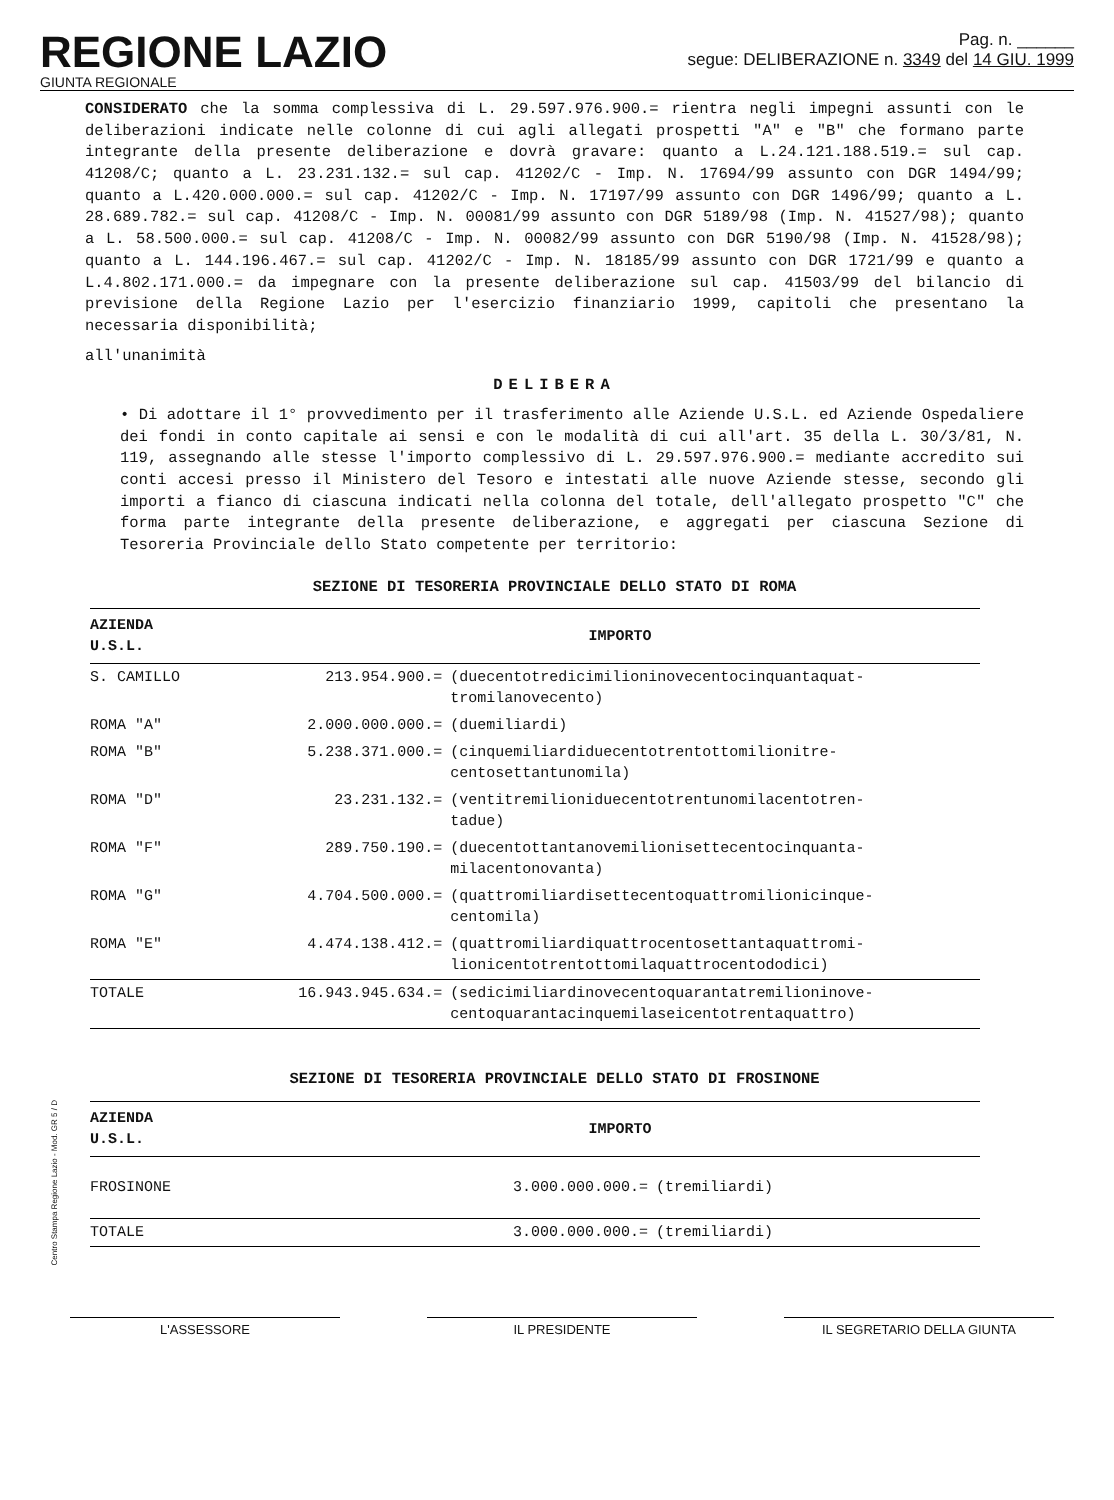REGIONE LAZIO
GIUNTA REGIONALE
Pag. n. ______
segue: DELIBERAZIONE n. 3349 del 14 GIU. 1999
CONSIDERATO che la somma complessiva di L. 29.597.976.900.= rientra negli impegni assunti con le deliberazioni indicate nelle colonne di cui agli allegati prospetti "A" e "B" che formano parte integrante della presente deliberazione e dovrà gravare: quanto a L.24.121.188.519.= sul cap. 41208/C; quanto a L. 23.231.132.= sul cap. 41202/C - Imp. N. 17694/99 assunto con DGR 1494/99; quanto a L.420.000.000.= sul cap. 41202/C - Imp. N. 17197/99 assunto con DGR 1496/99; quanto a L. 28.689.782.= sul cap. 41208/C - Imp. N. 00081/99 assunto con DGR 5189/98 (Imp. N. 41527/98); quanto a L. 58.500.000.= sul cap. 41208/C - Imp. N. 00082/99 assunto con DGR 5190/98 (Imp. N. 41528/98); quanto a L. 144.196.467.= sul cap. 41202/C - Imp. N. 18185/99 assunto con DGR 1721/99 e quanto a L.4.802.171.000.= da impegnare con la presente deliberazione sul cap. 41503/99 del bilancio di previsione della Regione Lazio per l'esercizio finanziario 1999, capitoli che presentano la necessaria disponibilità;
all'unanimità
DELIBERA
• Di adottare il 1° provvedimento per il trasferimento alle Aziende U.S.L. ed Aziende Ospedaliere dei fondi in conto capitale ai sensi e con le modalità di cui all'art. 35 della L. 30/3/81, N. 119, assegnando alle stesse l'importo complessivo di L. 29.597.976.900.= mediante accredito sui conti accesi presso il Ministero del Tesoro e intestati alle nuove Aziende stesse, secondo gli importi a fianco di ciascuna indicati nella colonna del totale, dell'allegato prospetto "C" che forma parte integrante della presente deliberazione, e aggregati per ciascuna Sezione di Tesoreria Provinciale dello Stato competente per territorio:
SEZIONE DI TESORERIA PROVINCIALE DELLO STATO DI ROMA
| AZIENDA U.S.L. | IMPORTO | |
| --- | --- | --- |
| S. CAMILLO | 213.954.900.= | (duecentotredicimilioninovecentocinquantaquat- tromilanovecento) |
| ROMA "A" | 2.000.000.000.= | (duemiliardi) |
| ROMA "B" | 5.238.371.000.= | (cinquemiliardiduecentotrentottomilionitre- centosettantunomila) |
| ROMA "D" | 23.231.132.= | (ventitremilioniduecentotrentunomilacentotren- tadue) |
| ROMA "F" | 289.750.190.= | (duecentottantanovemilionisettecentocinquanta- milacentonovanta) |
| ROMA "G" | 4.704.500.000.= | (quattromiliardisettecentoquattromilionicinque- centomila) |
| ROMA "E" | 4.474.138.412.= | (quattromiliardiquattrocentosettantaquattromi- lionicentotrentottomilaquattrocentododici) |
| TOTALE | 16.943.945.634.= | (sedicimiliardinovecentoquarantatremilioninove- centoquarantacinquemilaseicentotrentaquattro) |
SEZIONE DI TESORERIA PROVINCIALE DELLO STATO DI FROSINONE
| AZIENDA U.S.L. | IMPORTO | |
| --- | --- | --- |
| FROSINONE | 3.000.000.000.= | (tremiliardi) |
| TOTALE | 3.000.000.000.= | (tremiliardi) |
Centro Stampa Regione Lazio - Mod. GR 5 / D
L'ASSESSORE IL PRESIDENTE IL SEGRETARIO DELLA GIUNTA